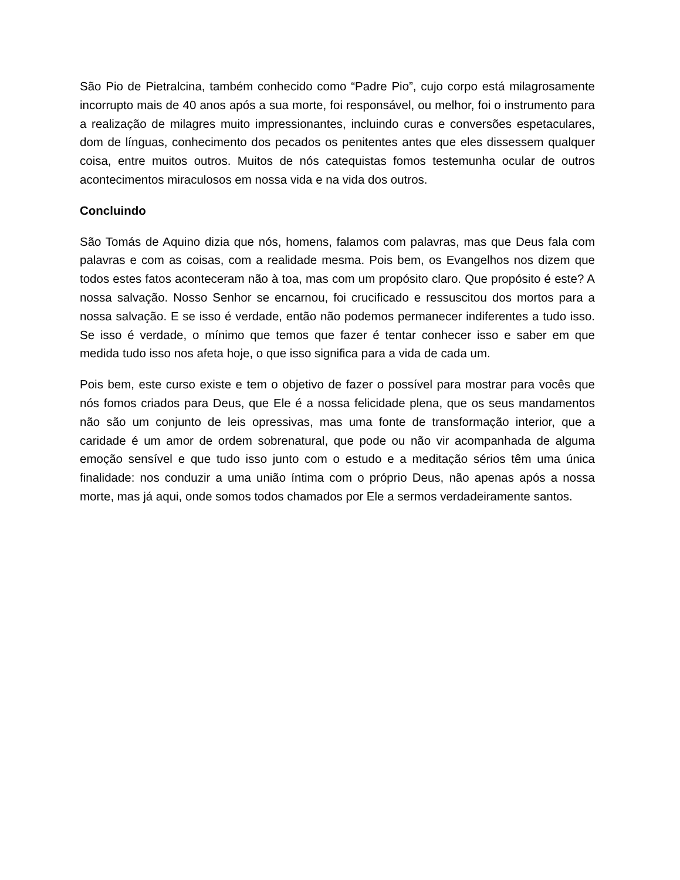São Pio de Pietralcina, também conhecido como “Padre Pio”, cujo corpo está milagrosamente incorrupto mais de 40 anos após a sua morte, foi responsável, ou melhor, foi o instrumento para a realização de milagres muito impressionantes, incluindo curas e conversões espetaculares, dom de línguas, conhecimento dos pecados os penitentes antes que eles dissessem qualquer coisa, entre muitos outros. Muitos de nós catequistas fomos testemunha ocular de outros acontecimentos miraculosos em nossa vida e na vida dos outros.
Concluindo
São Tomás de Aquino dizia que nós, homens, falamos com palavras, mas que Deus fala com palavras e com as coisas, com a realidade mesma. Pois bem, os Evangelhos nos dizem que todos estes fatos aconteceram não à toa, mas com um propósito claro. Que propósito é este? A nossa salvação. Nosso Senhor se encarnou, foi crucificado e ressuscitou dos mortos para a nossa salvação. E se isso é verdade, então não podemos permanecer indiferentes a tudo isso. Se isso é verdade, o mínimo que temos que fazer é tentar conhecer isso e saber em que medida tudo isso nos afeta hoje, o que isso significa para a vida de cada um.
Pois bem, este curso existe e tem o objetivo de fazer o possível para mostrar para vocês que nós fomos criados para Deus, que Ele é a nossa felicidade plena, que os seus mandamentos não são um conjunto de leis opressivas, mas uma fonte de transformação interior, que a caridade é um amor de ordem sobrenatural, que pode ou não vir acompanhada de alguma emoção sensível e que tudo isso junto com o estudo e a meditação sérios têm uma única finalidade: nos conduzir a uma união íntima com o próprio Deus, não apenas após a nossa morte, mas já aqui, onde somos todos chamados por Ele a sermos verdadeiramente santos.